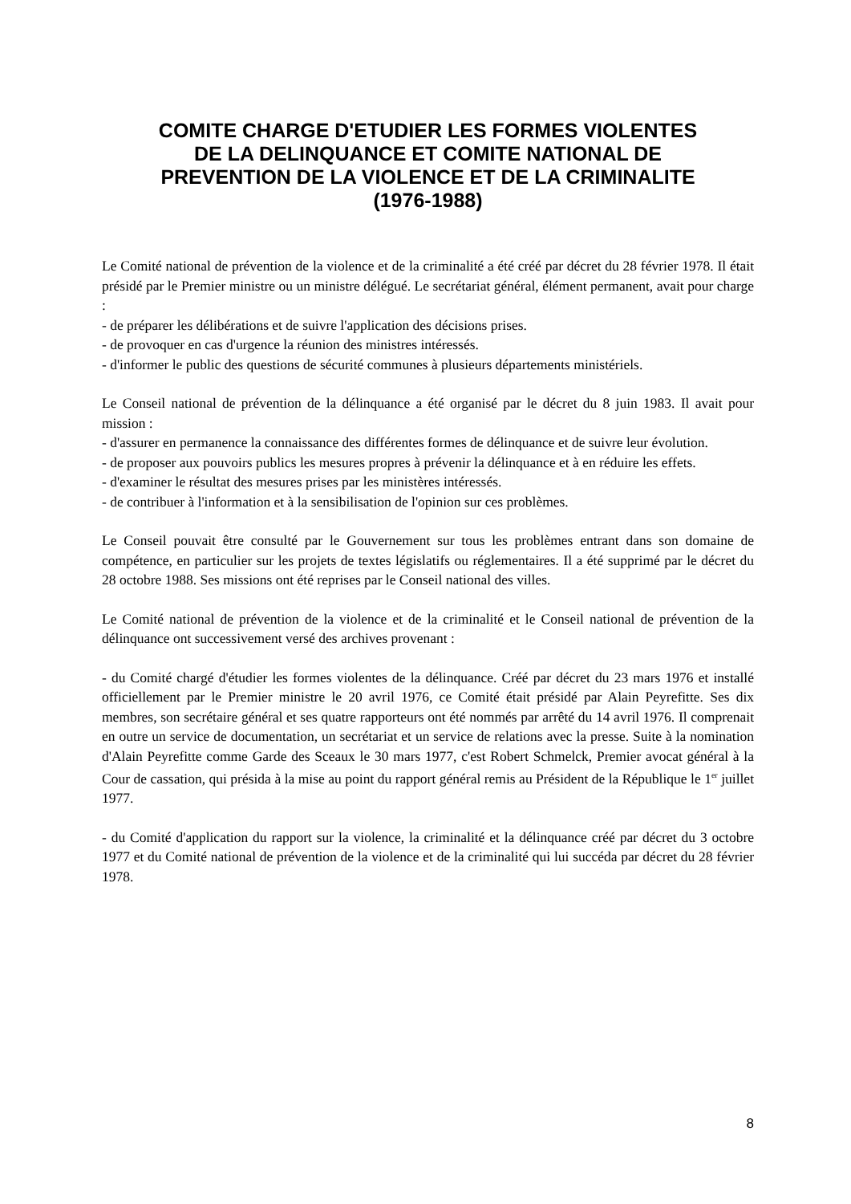COMITE CHARGE D'ETUDIER LES FORMES VIOLENTES
DE LA DELINQUANCE ET COMITE NATIONAL DE
PREVENTION DE LA VIOLENCE ET DE LA CRIMINALITE
(1976-1988)
Le Comité national de prévention de la violence et de la criminalité a été créé par décret du 28 février 1978. Il était présidé par le Premier ministre ou un ministre délégué. Le secrétariat général, élément permanent, avait pour charge :
- de préparer les délibérations et de suivre l'application des décisions prises.
- de provoquer en cas d'urgence la réunion des ministres intéressés.
- d'informer le public des questions de sécurité communes à plusieurs départements ministériels.
Le Conseil national de prévention de la délinquance a été organisé par le décret du 8 juin 1983. Il avait pour mission :
- d'assurer en permanence la connaissance des différentes formes de délinquance et de suivre leur évolution.
- de proposer aux pouvoirs publics les mesures propres à prévenir la délinquance et à en réduire les effets.
- d'examiner le résultat des mesures prises par les ministères intéressés.
- de contribuer à l'information et à la sensibilisation de l'opinion sur ces problèmes.
Le Conseil pouvait être consulté par le Gouvernement sur tous les problèmes entrant dans son domaine de compétence, en particulier sur les projets de textes législatifs ou réglementaires. Il a été supprimé par le décret du 28 octobre 1988. Ses missions ont été reprises par le Conseil national des villes.
Le Comité national de prévention de la violence et de la criminalité et le Conseil national de prévention de la délinquance ont successivement versé des archives provenant :
- du Comité chargé d'étudier les formes violentes de la délinquance. Créé par décret du 23 mars 1976 et installé officiellement par le Premier ministre le 20 avril 1976, ce Comité était présidé par Alain Peyrefitte. Ses dix membres, son secrétaire général et ses quatre rapporteurs ont été nommés par arrêté du 14 avril 1976. Il comprenait en outre un service de documentation, un secrétariat et un service de relations avec la presse. Suite à la nomination d'Alain Peyrefitte comme Garde des Sceaux le 30 mars 1977, c'est Robert Schmelck, Premier avocat général à la Cour de cassation, qui présida à la mise au point du rapport général remis au Président de la République le 1<sup>er</sup> juillet 1977.
- du Comité d'application du rapport sur la violence, la criminalité et la délinquance créé par décret du 3 octobre 1977 et du Comité national de prévention de la violence et de la criminalité qui lui succéda par décret du 28 février 1978.
8